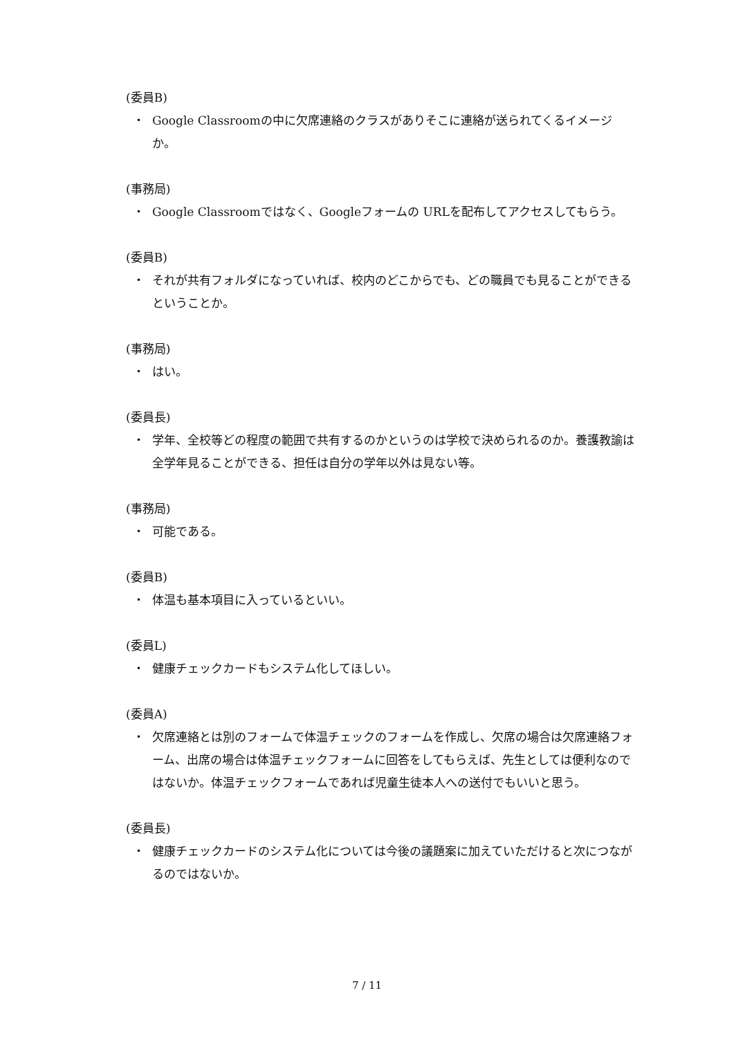(委員B)
・ Google Classroomの中に欠席連絡のクラスがありそこに連絡が送られてくるイメージか。
(事務局)
・ Google Classroomではなく、Googleフォームの URLを配布してアクセスしてもらう。
(委員B)
・ それが共有フォルダになっていれば、校内のどこからでも、どの職員でも見ることができるということか。
(事務局)
・ はい。
(委員長)
・ 学年、全校等どの程度の範囲で共有するのかというのは学校で決められるのか。養護教諭は全学年見ることができる、担任は自分の学年以外は見ない等。
(事務局)
・ 可能である。
(委員B)
・ 体温も基本項目に入っているといい。
(委員L)
・ 健康チェックカードもシステム化してほしい。
(委員A)
・ 欠席連絡とは別のフォームで体温チェックのフォームを作成し、欠席の場合は欠席連絡フォーム、出席の場合は体温チェックフォームに回答をしてもらえば、先生としては便利なのではないか。体温チェックフォームであれば児童生徒本人への送付でもいいと思う。
(委員長)
・ 健康チェックカードのシステム化については今後の議題案に加えていただけると次につながるのではないか。
7 / 11